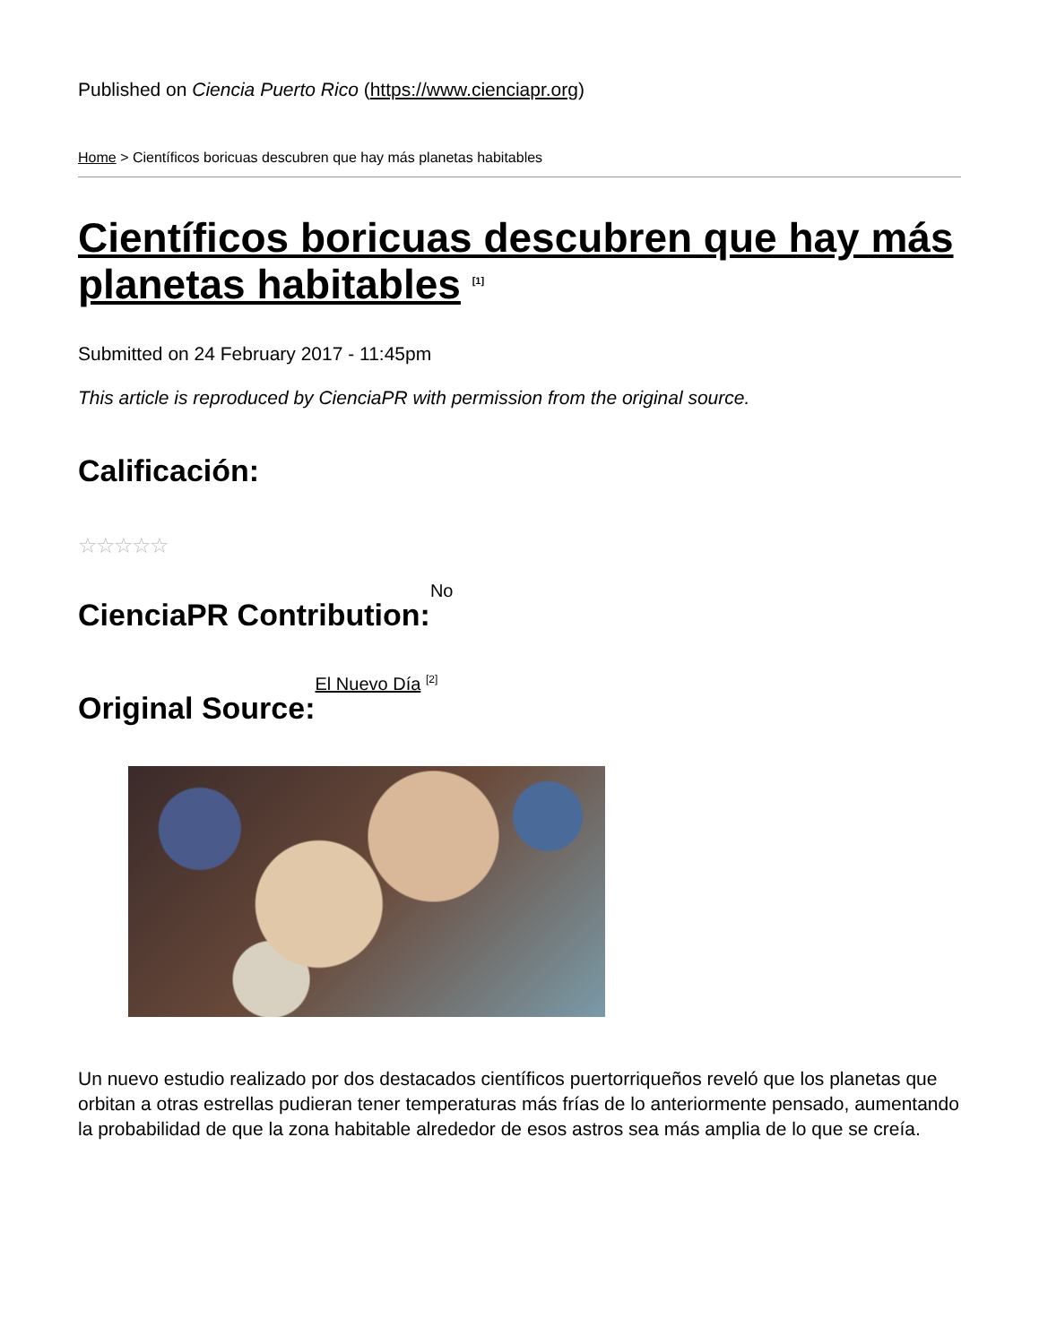Published on Ciencia Puerto Rico (https://www.cienciapr.org)
Home > Científicos boricuas descubren que hay más planetas habitables
Científicos boricuas descubren que hay más planetas habitables <sup>[1]</sup>
Submitted on 24 February 2017 - 11:45pm
This article is reproduced by CienciaPR with permission from the original source.
Calificación:
☆☆☆☆☆
CienciaPR Contribution:
No
Original Source:
El Nuevo Día <sup>[2]</sup>
Un nuevo estudio realizado por dos destacados científicos puertorriqueños reveló que los planetas que orbitan a otras estrellas pudieran tener temperaturas más frías de lo anteriormente pensado, aumentando la probabilidad de que la zona habitable alrededor de esos astros sea más amplia de lo que se creía.